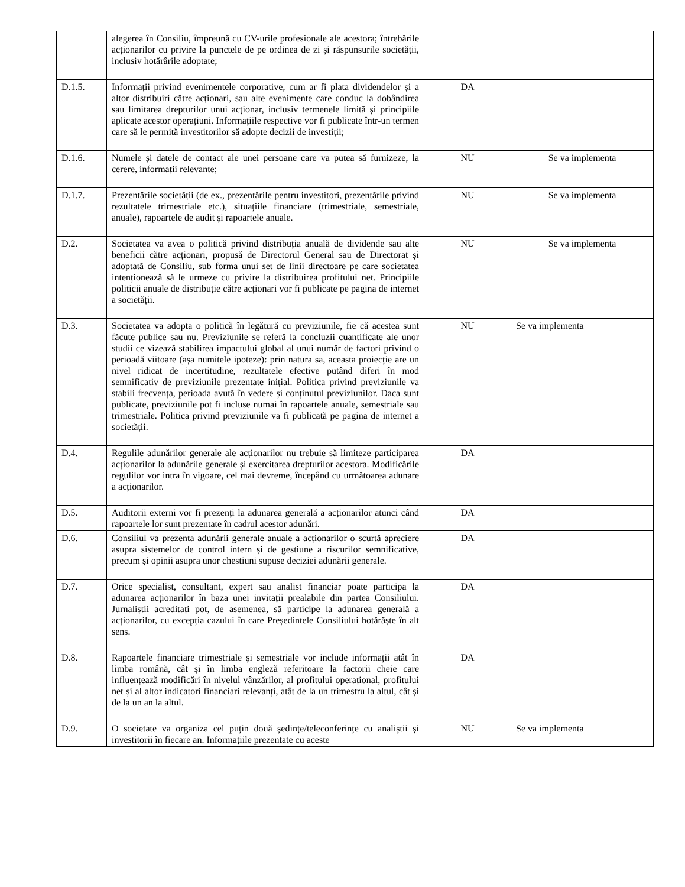| | alegerea în Consiliu, împreună cu CV-urile profesionale ale acestora; întrebările acționarilor cu privire la punctele de pe ordinea de zi și răspunsurile societății, inclusiv hotărârile adoptate; | | |
| D.1.5. | Informații privind evenimentele corporative, cum ar fi plata dividendelor și a altor distribuiri către acționari, sau alte evenimente care conduc la dobândirea sau limitarea drepturilor unui acționar, inclusiv termenele limită și principiile aplicate acestor operațiuni. Informațiile respective vor fi publicate într-un termen care să le permită investitorilor să adopte decizii de investiții; | DA | |
| D.1.6. | Numele și datele de contact ale unei persoane care va putea să furnizeze, la cerere, informații relevante; | NU | Se va implementa |
| D.1.7. | Prezentările societății (de ex., prezentările pentru investitori, prezentările privind rezultatele trimestriale etc.), situațiile financiare (trimestriale, semestriale, anuale), rapoartele de audit și rapoartele anuale. | NU | Se va implementa |
| D.2. | Societatea va avea o politică privind distribuția anuală de dividende sau alte beneficii către acționari, propusă de Directorul General sau de Directorat și adoptată de Consiliu, sub forma unui set de linii directoare pe care societatea intenționează să le urmeze cu privire la distribuirea profitului net. Principiile politicii anuale de distribuție către acționari vor fi publicate pe pagina de internet a societății. | NU | Se va implementa |
| D.3. | Societatea va adopta o politică în legătură cu previziunile, fie că acestea sunt făcute publice sau nu. Previziunile se referă la concluzii cuantificate ale unor studii ce vizează stabilirea impactului global al unui număr de factori privind o perioadă viitoare (așa numitele ipoteze): prin natura sa, aceasta proiecție are un nivel ridicat de incertitudine, rezultatele efective putând diferi în mod semnificativ de previziunile prezentate inițial. Politica privind previziunile va stabili frecvența, perioada avută în vedere și conținutul previziunilor. Daca sunt publicate, previziunile pot fi incluse numai în rapoartele anuale, semestriale sau trimestriale. Politica privind previziunile va fi publicată pe pagina de internet a societății. | NU | Se va implementa |
| D.4. | Regulile adunărilor generale ale acționarilor nu trebuie să limiteze participarea acționarilor la adunările generale și exercitarea drepturilor acestora. Modificările regulilor vor intra în vigoare, cel mai devreme, începând cu următoarea adunare a acționarilor. | DA | |
| D.5. | Auditorii externi vor fi prezenți la adunarea generală a acționarilor atunci când rapoartele lor sunt prezentate în cadrul acestor adunări. | DA | |
| D.6. | Consiliul va prezenta adunării generale anuale a acționarilor o scurtă apreciere asupra sistemelor de control intern și de gestiune a riscurilor semnificative, precum și opinii asupra unor chestiuni supuse deciziei adunării generale. | DA | |
| D.7. | Orice specialist, consultant, expert sau analist financiar poate participa la adunarea acționarilor în baza unei invitații prealabile din partea Consiliului. Jurnaliștii acreditați pot, de asemenea, să participe la adunarea generală a acționarilor, cu excepția cazului în care Președintele Consiliului hotărăște în alt sens. | DA | |
| D.8. | Rapoartele financiare trimestriale și semestriale vor include informații atât în limba română, cât și în limba engleză referitoare la factorii cheie care influențează modificări în nivelul vânzărilor, al profitului operațional, profitului net și al altor indicatori financiari relevanți, atât de la un trimestru la altul, cât și de la un an la altul. | DA | |
| D.9. | O societate va organiza cel puțin două ședințe/teleconferințe cu analiștii și investitorii în fiecare an. Informațiile prezentate cu aceste | NU | Se va implementa |